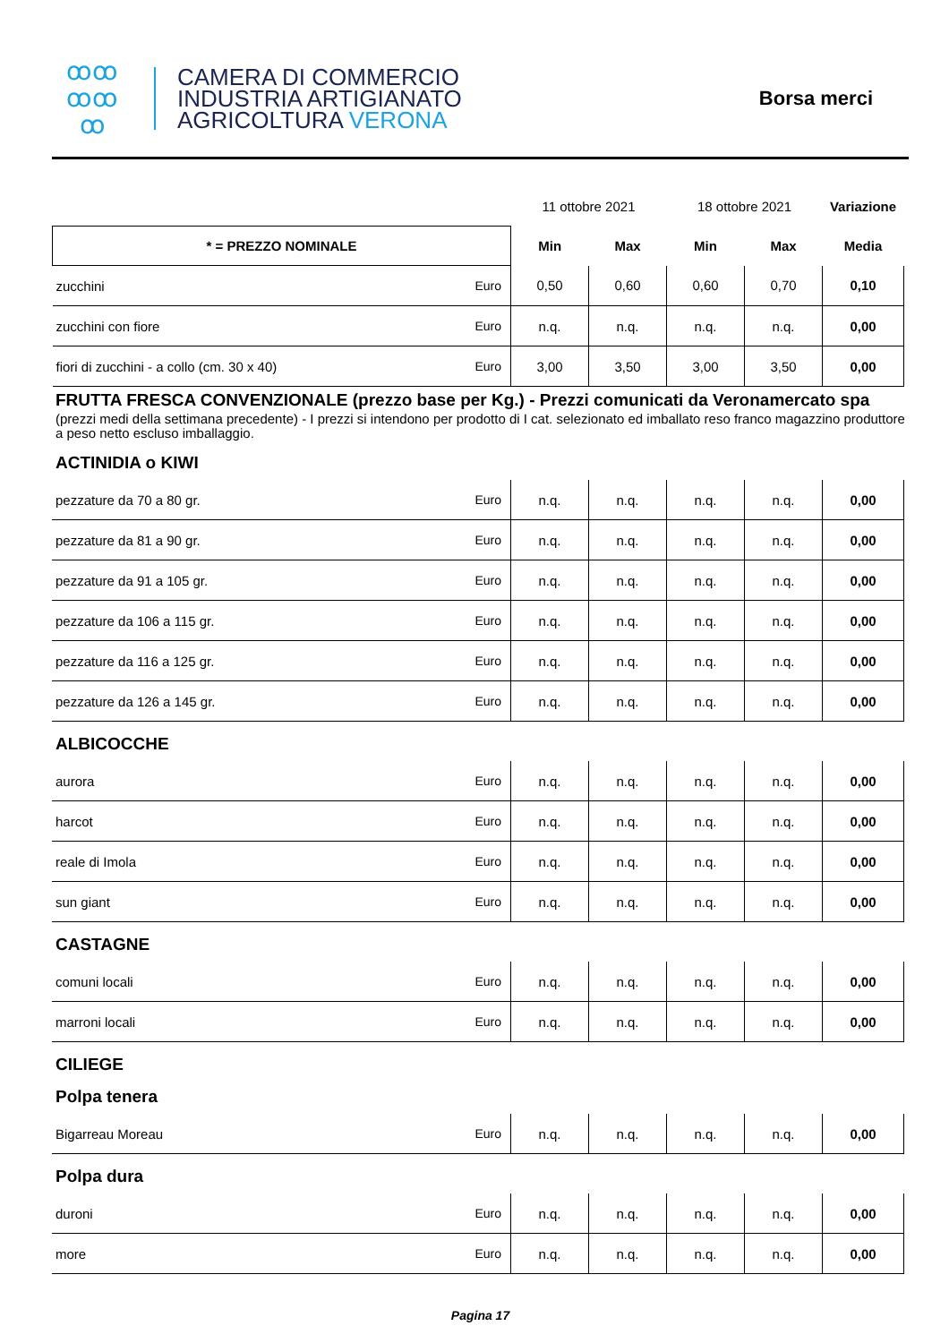ꝏꝏ
ꝏꝏ
ꝏ
CAMERA DI COMMERCIO
INDUSTRIA ARTIGIANATO
AGRICOLTURA VERONA
Borsa merci
| | | 11 ottobre 2021 | | 18 ottobre 2021 | | Variazione |
| * = PREZZO NOMINALE | | Min | Max | Min | Max | Media |
| zucchini | Euro | 0,50 | 0,60 | 0,60 | 0,70 | 0,10 |
| zucchini con fiore | Euro | n.q. | n.q. | n.q. | n.q. | 0,00 |
| fiori di zucchini - a collo (cm. 30 x 40) | Euro | 3,00 | 3,50 | 3,00 | 3,50 | 0,00 |
FRUTTA FRESCA CONVENZIONALE (prezzo base per Kg.) - Prezzi comunicati da Veronamercato spa
(prezzi medi della settimana precedente) - I prezzi si intendono per prodotto di I cat. selezionato ed imballato reso franco magazzino produttore a peso netto escluso imballaggio.
ACTINIDIA o KIWI
| pezzature da 70 a 80 gr. | Euro | n.q. | n.q. | n.q. | n.q. | 0,00 |
| pezzature da 81 a 90 gr. | Euro | n.q. | n.q. | n.q. | n.q. | 0,00 |
| pezzature da 91 a 105 gr. | Euro | n.q. | n.q. | n.q. | n.q. | 0,00 |
| pezzature da 106 a 115 gr. | Euro | n.q. | n.q. | n.q. | n.q. | 0,00 |
| pezzature da 116 a 125 gr. | Euro | n.q. | n.q. | n.q. | n.q. | 0,00 |
| pezzature da 126 a 145 gr. | Euro | n.q. | n.q. | n.q. | n.q. | 0,00 |
ALBICOCCHE
| aurora | Euro | n.q. | n.q. | n.q. | n.q. | 0,00 |
| harcot | Euro | n.q. | n.q. | n.q. | n.q. | 0,00 |
| reale di Imola | Euro | n.q. | n.q. | n.q. | n.q. | 0,00 |
| sun giant | Euro | n.q. | n.q. | n.q. | n.q. | 0,00 |
CASTAGNE
| comuni locali | Euro | n.q. | n.q. | n.q. | n.q. | 0,00 |
| marroni locali | Euro | n.q. | n.q. | n.q. | n.q. | 0,00 |
CILIEGE
Polpa tenera
| Bigarreau Moreau | Euro | n.q. | n.q. | n.q. | n.q. | 0,00 |
Polpa dura
| duroni | Euro | n.q. | n.q. | n.q. | n.q. | 0,00 |
| more | Euro | n.q. | n.q. | n.q. | n.q. | 0,00 |
Pagina 17